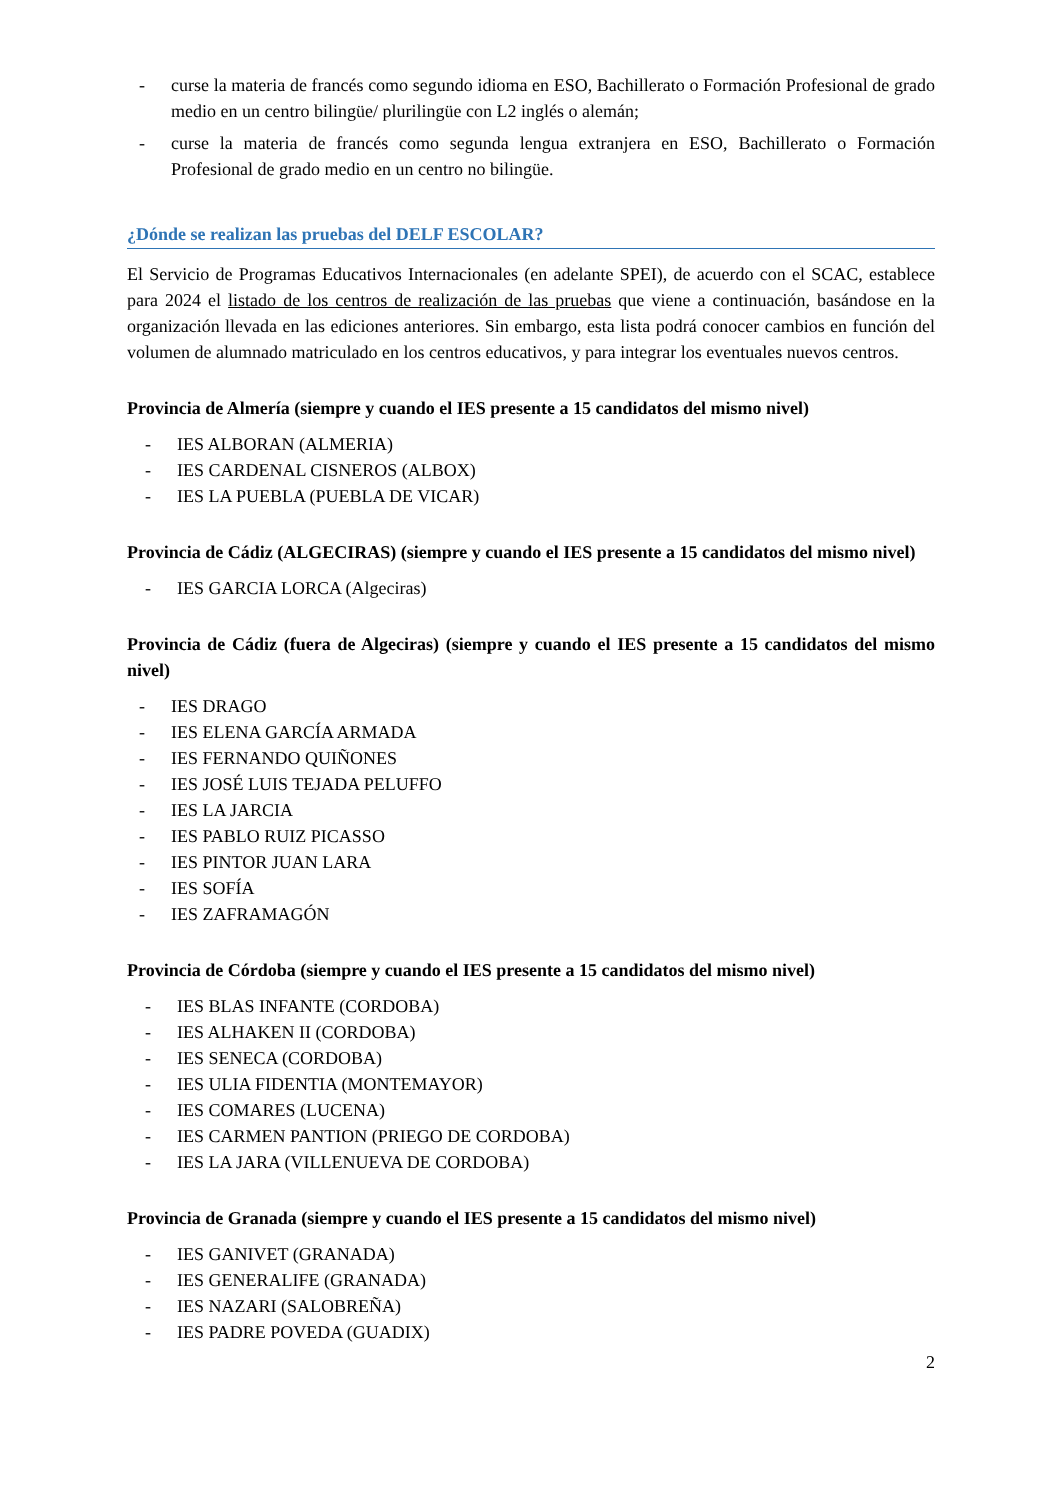- curse la materia de francés como segundo idioma en ESO, Bachillerato o Formación Profesional de grado medio en un centro bilingüe/ plurilingüe con L2 inglés o alemán;
- curse la materia de francés como segunda lengua extranjera en ESO, Bachillerato o Formación Profesional de grado medio en un centro no bilingüe.
¿Dónde se realizan las pruebas del DELF ESCOLAR?
El Servicio de Programas Educativos Internacionales (en adelante SPEI), de acuerdo con el SCAC, establece para 2024 el listado de los centros de realización de las pruebas que viene a continuación, basándose en la organización llevada en las ediciones anteriores. Sin embargo, esta lista podrá conocer cambios en función del volumen de alumnado matriculado en los centros educativos, y para integrar los eventuales nuevos centros.
Provincia de Almería (siempre y cuando el IES presente a 15 candidatos del mismo nivel)
- IES ALBORAN (ALMERIA)
- IES CARDENAL CISNEROS (ALBOX)
- IES LA PUEBLA (PUEBLA DE VICAR)
Provincia de Cádiz (ALGECIRAS) (siempre y cuando el IES presente a 15 candidatos del mismo nivel)
- IES GARCIA LORCA (Algeciras)
Provincia de Cádiz (fuera de Algeciras) (siempre y cuando el IES presente a 15 candidatos del mismo nivel)
- IES DRAGO
- IES ELENA GARCÍA ARMADA
- IES FERNANDO QUIÑONES
- IES JOSÉ LUIS TEJADA PELUFFO
- IES LA JARCIA
- IES PABLO RUIZ PICASSO
- IES PINTOR JUAN LARA
- IES SOFÍA
- IES ZAFRAMAGÓN
Provincia de Córdoba (siempre y cuando el IES presente a 15 candidatos del mismo nivel)
- IES BLAS INFANTE (CORDOBA)
- IES ALHAKEN II (CORDOBA)
- IES SENECA (CORDOBA)
- IES ULIA FIDENTIA (MONTEMAYOR)
- IES COMARES (LUCENA)
- IES CARMEN PANTION (PRIEGO DE CORDOBA)
- IES LA JARA (VILLENUEVA DE CORDOBA)
Provincia de Granada (siempre y cuando el IES presente a 15 candidatos del mismo nivel)
- IES GANIVET (GRANADA)
- IES GENERALIFE (GRANADA)
- IES NAZARI (SALOBREÑA)
- IES PADRE POVEDA (GUADIX)
2